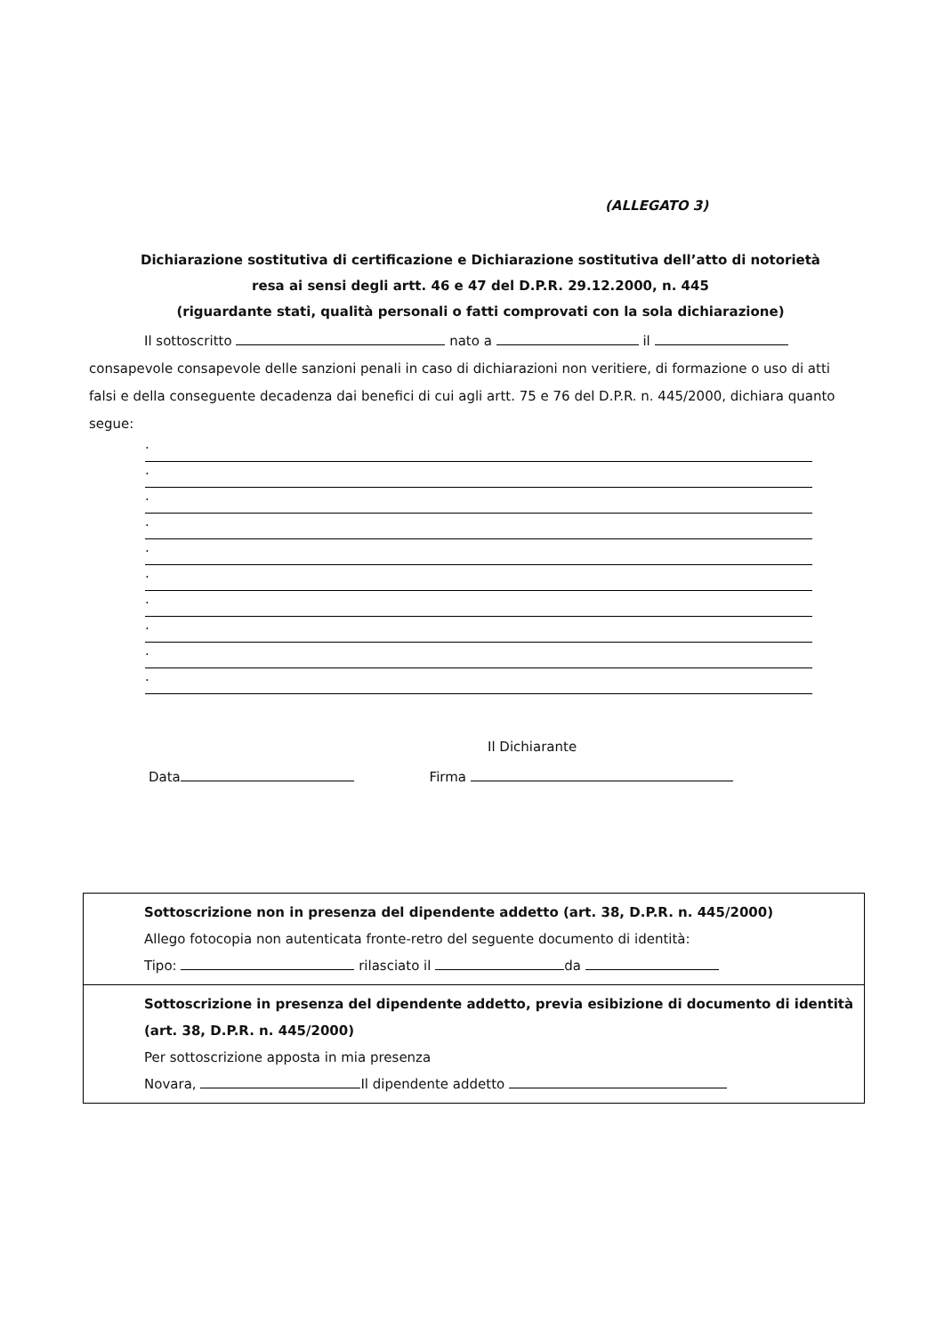(ALLEGATO 3)
Dichiarazione sostitutiva di certificazione e Dichiarazione sostitutiva dell’atto di notorietà resa ai sensi degli artt. 46 e 47 del D.P.R. 29.12.2000, n. 445
(riguardante stati, qualità personali o fatti comprovati con la sola dichiarazione)
Il sottoscritto nato a il
consapevole consapevole delle sanzioni penali in caso di dichiarazioni non veritiere, di formazione o uso di atti falsi e della conseguente decadenza dai benefici di cui agli artt. 75 e 76 del D.P.R. n. 445/2000, dichiara quanto segue:
.
.
.
.
.
.
.
.
.
.
Il Dichiarante
Data Firma
Sottoscrizione non in presenza del dipendente addetto (art. 38, D.P.R. n. 445/2000)
Allego fotocopia non autenticata fronte-retro del seguente documento di identità:
Tipo: rilasciato il da
Sottoscrizione in presenza del dipendente addetto, previa esibizione di documento di identità (art. 38, D.P.R. n. 445/2000)
Per sottoscrizione apposta in mia presenza
Novara, Il dipendente addetto